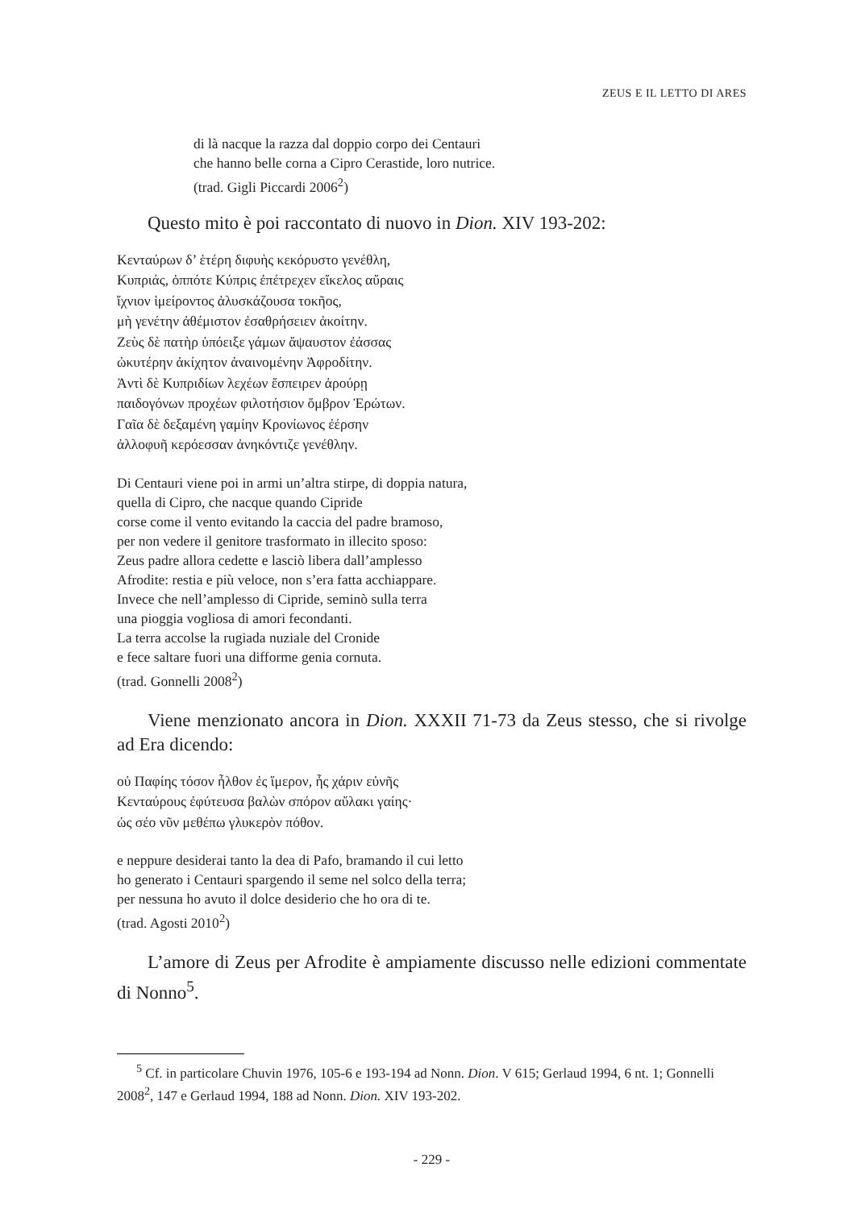ZEUS E IL LETTO DI ARES
di là nacque la razza dal doppio corpo dei Centauri
che hanno belle corna a Cipro Cerastide, loro nutrice.
(trad. Gigli Piccardi 2006<sup>2</sup>)
Questo mito è poi raccontato di nuovo in Dion. XIV 193-202:
Κενταύρων δ’ ἑτέρη διφυὴς κεκόρυστο γενέθλη,
Κυπριάς, ὁππότε Κύπρις ἐπέτρεχεν εἴκελος αὔραις
ἴχνιον ἱμείροντος ἀλυσκάζουσα τοκῆος,
μὴ γενέτην ἀθέμιστον ἐσαθρήσειεν ἀκοίτην.
Ζεὺς δὲ πατὴρ ὑπόειξε γάμων ἄψαυστον ἐάσσας
ὠκυτέρην ἀκίχητον ἀναινομένην Ἀφροδίτην.
Ἀντὶ δὲ Κυπριδίων λεχέων ἔσπειρεν ἀρούρῃ
παιδογόνων προχέων φιλοτήσιον ὄμβρον Ἐρώτων.
Γαῖα δὲ δεξαμένη γαμίην Κρονίωνος ἐέρσην
ἀλλοφυῆ κερόεσσαν ἀνηκόντιζε γενέθλην.
Di Centauri viene poi in armi un’altra stirpe, di doppia natura,
quella di Cipro, che nacque quando Cipride
corse come il vento evitando la caccia del padre bramoso,
per non vedere il genitore trasformato in illecito sposo:
Zeus padre allora cedette e lasciò libera dall’amplesso
Afrodite: restia e più veloce, non s’era fatta acchiappare.
Invece che nell’amplesso di Cipride, seminò sulla terra
una pioggia vogliosa di amori fecondanti.
La terra accolse la rugiada nuziale del Cronide
e fece saltare fuori una difforme genia cornuta.
(trad. Gonnelli 2008<sup>2</sup>)
Viene menzionato ancora in Dion. XXXII 71-73 da Zeus stesso, che si rivolge ad Era dicendo:
οὐ Παφίης τόσον ἦλθον ἐς ἵμερον, ἧς χάριν εὐνῆς
Κενταύρους ἐφύτευσα βαλὼν σπόρον αὔλακι γαίης·
ὡς σέο νῦν μεθέπω γλυκερὸν πόθον.
e neppure desiderai tanto la dea di Pafo, bramando il cui letto
ho generato i Centauri spargendo il seme nel solco della terra;
per nessuna ho avuto il dolce desiderio che ho ora di te.
(trad. Agosti 2010<sup>2</sup>)
L’amore di Zeus per Afrodite è ampiamente discusso nelle edizioni commentate di Nonno<sup>5</sup>.
<sup>5</sup> Cf. in particolare Chuvin 1976, 105-6 e 193-194 ad Nonn. Dion. V 615; Gerlaud 1994, 6 nt. 1; Gonnelli 2008<sup>2</sup>, 147 e Gerlaud 1994, 188 ad Nonn. Dion. XIV 193-202.
- 229 -